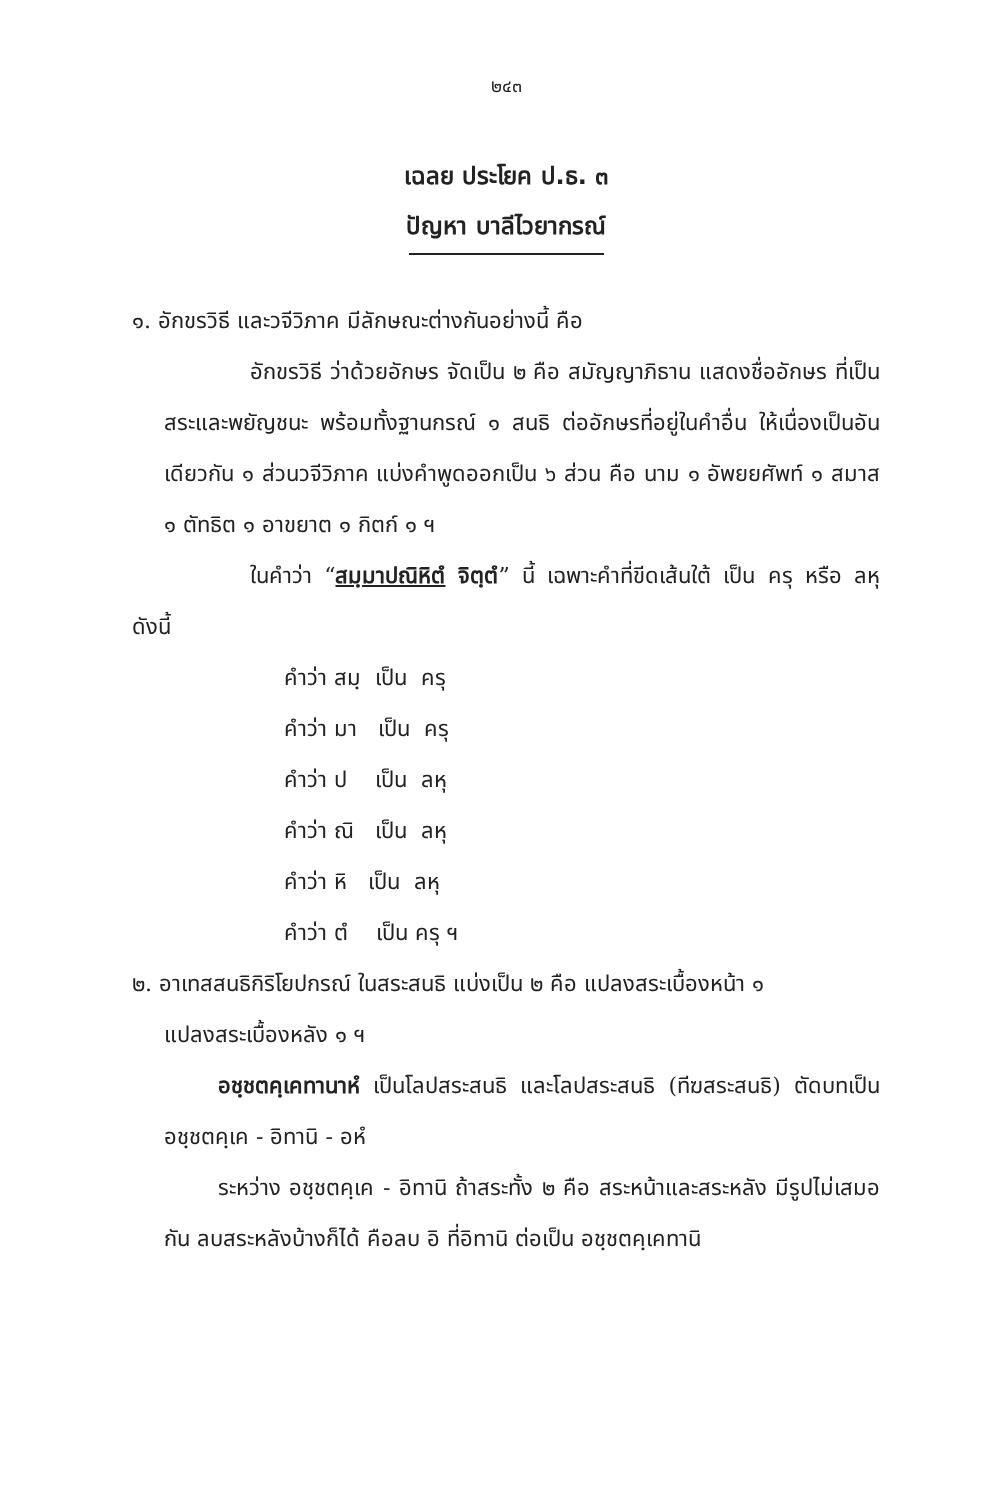๒๔๓
เฉลย ประโยค ป.ธ. ๓
ปัญหา บาลีไวยากรณ์
๑. อักขรวิธี และวจีวิภาค มีลักษณะต่างกันอย่างนี้ คือ
อักขรวิธี ว่าด้วยอักษร จัดเป็น ๒ คือ สมัญญาภิธาน แสดงชื่ออักษร ที่เป็นสระและพยัญชนะ พร้อมทั้งฐานกรณ์ ๑ สนธิ ต่ออักษรที่อยู่ในคำอื่น ให้เนื่องเป็นอันเดียวกัน ๑ ส่วนวจีวิภาค แบ่งคำพูดออกเป็น ๖ ส่วน คือ นาม ๑ อัพยยศัพท์ ๑ สมาส ๑ ตัทธิต ๑ อาขยาต ๑ กิตก์ ๑ ฯ
ในคำว่า “สมฺมาปณิหิตํ จิตฺตํ” นี้ เฉพาะคำที่ขีดเส้นใต้ เป็น ครุ หรือ ลหุ ดังนี้
คำว่า สมฺ เป็น ครุ
คำว่า มา เป็น ครุ
คำว่า ป เป็น ลหุ
คำว่า ณิ เป็น ลหุ
คำว่า หิ เป็น ลหุ
คำว่า ตํ เป็น ครุ ฯ
๒. อาเทสสนธิกิริโยปกรณ์ ในสระสนธิ แบ่งเป็น ๒ คือ แปลงสระเบื้องหน้า ๑
แปลงสระเบื้องหลัง ๑ ฯ
อชฺชตคฺเคทานาหํ เป็นโลปสระสนธิ และโลปสระสนธิ (ทีฆสระสนธิ) ตัดบทเป็น อชฺชตคฺเค - อิทานิ - อหํ
ระหว่าง อชฺชตคฺเค - อิทานิ ถ้าสระทั้ง ๒ คือ สระหน้าและสระหลัง มีรูปไม่เสมอกัน ลบสระหลังบ้างก็ได้ คือลบ อิ ที่อิทานิ ต่อเป็น อชฺชตคฺเคทานิ